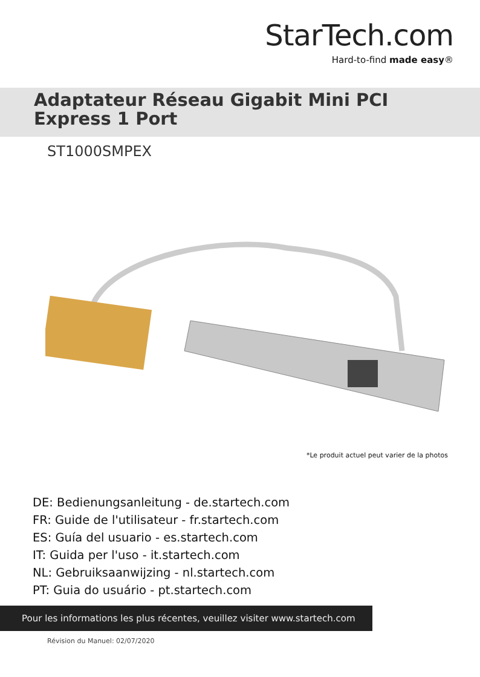StarTech.com
Hard-to-find made easy®
Adaptateur Réseau Gigabit Mini PCI
Express 1 Port
ST1000SMPEX
*Le produit actuel peut varier de la photos
DE: Bedienungsanleitung - de.startech.com
FR: Guide de l'utilisateur - fr.startech.com
ES: Guía del usuario - es.startech.com
IT: Guida per l'uso - it.startech.com
NL: Gebruiksaanwijzing - nl.startech.com
PT: Guia do usuário - pt.startech.com
Pour les informations les plus récentes, veuillez visiter www.startech.com
Révision du Manuel: 02/07/2020